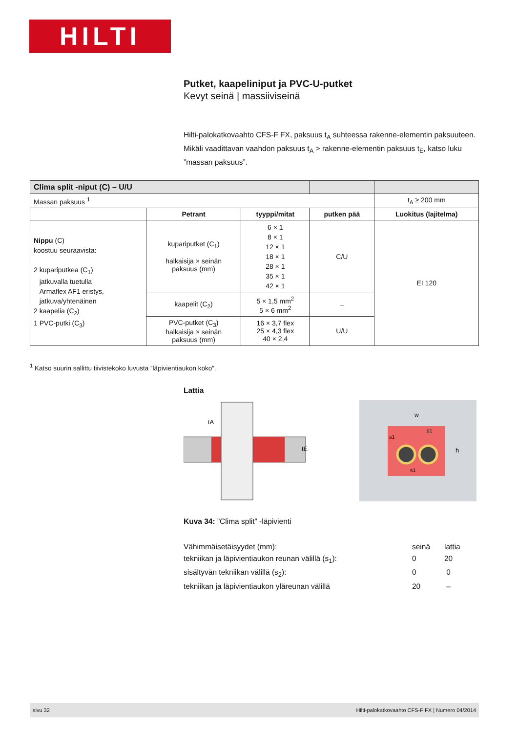HILTI
Putket, kaapeliniput ja PVC-U-putket
Kevyt seinä | massiiviseinä
Hilti-palokatkovaahto CFS-F FX, paksuus t<sub>A</sub> suhteessa rakenne-elementin paksuu­teen. Mikäli vaadittavan vaahdon paksuus t<sub>A</sub> > rakenne-elementin paksuus t<sub>E</sub>, katso luku ”massan paksuus”.
| Clima split -niput (C) – U/U | | | | |
| Massan paksuus <sup>1</sup> | | | | t<sub>A</sub> ≥ 200 mm |
| | Petrant | tyyppi/mitat | putken pää | Luokitus (lajitelma) |
| Nippu (C) koostuu seuraavista: 2 kupariputkea (C<sub>1</sub>) jatkuvalla tuetulla Armaflex AF1 eristys, jatkuva/yhtenäinen 2 kaapelia (C<sub>2</sub>) 1 PVC-putki (C<sub>3</sub>) | kupariputket (C<sub>1</sub>) halkaisija × seinän paksuus (mm) | 6 × 1 8 × 1 12 × 1 18 × 1 28 × 1 35 × 1 42 × 1 | C/U | EI 120 |
| | kaapelit (C<sub>2</sub>) | 5 × 1,5 mm<sup>2</sup> 5 × 6 mm<sup>2</sup> | – | |
| | PVC-putket (C<sub>3</sub>) halkaisija × seinän paksuus (mm) | 16 × 3,7 flex 25 × 4,3 flex 40 × 2,4 | U/U | |
<sup>1</sup> Katso suurin sallittu tiivistekoko luvusta ”läpivientiaukon koko”.
Lattia
tA
tE
w
h
s1
s1
s1
Kuva 34: ”Clima split” -läpivienti
Vähimmäisetäisyydet (mm): seinä lattia
tekniikan ja läpivientiaukon reunan välillä (s<sub>1</sub>): 0 20
sisältyvän tekniikan välillä (s<sub>2</sub>): 0 0
tekniikan ja läpivientiaukon yläreunan välillä 20 –
sivu 32 Hilti-palokatkovaahto CFS-F FX | Numero 04/2014